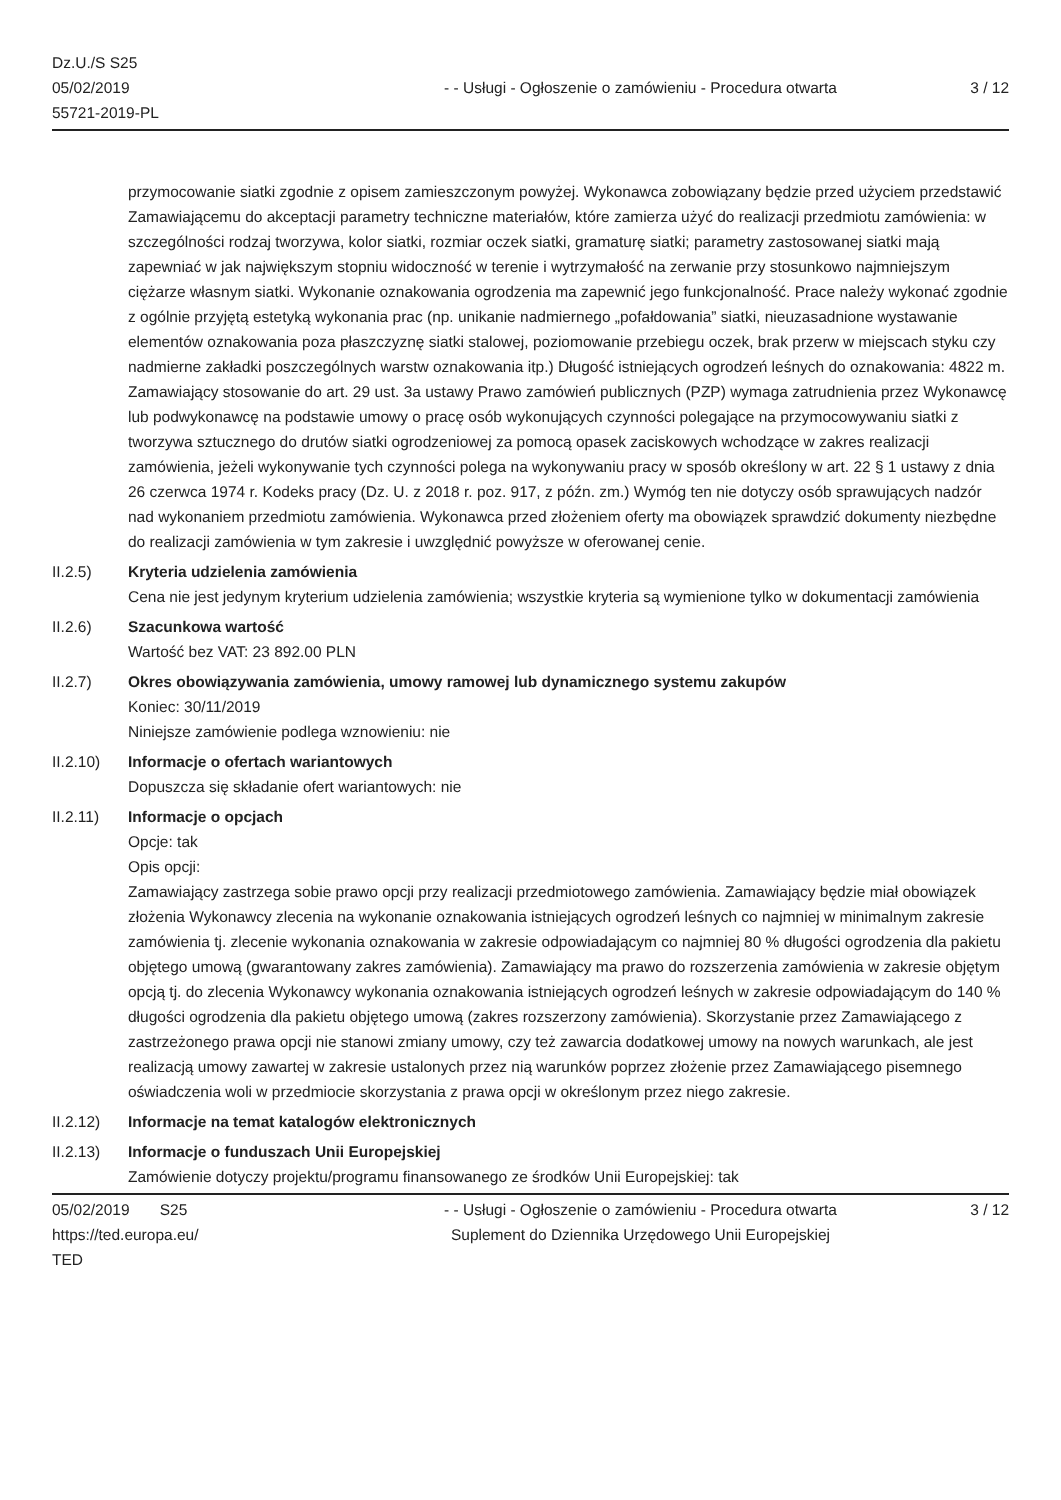Dz.U./S S25
05/02/2019
55721-2019-PL
- - Usługi - Ogłoszenie o zamówieniu - Procedura otwarta
3 / 12
przymocowanie siatki zgodnie z opisem zamieszczonym powyżej. Wykonawca zobowiązany będzie przed użyciem przedstawić Zamawiającemu do akceptacji parametry techniczne materiałów, które zamierza użyć do realizacji przedmiotu zamówienia: w szczególności rodzaj tworzywa, kolor siatki, rozmiar oczek siatki, gramaturę siatki; parametry zastosowanej siatki mają zapewniać w jak największym stopniu widoczność w terenie i wytrzymałość na zerwanie przy stosunkowo najmniejszym ciężarze własnym siatki. Wykonanie oznakowania ogrodzenia ma zapewnić jego funkcjonalność. Prace należy wykonać zgodnie z ogólnie przyjętą estetyką wykonania prac (np. unikanie nadmiernego „pofałdowania” siatki, nieuzasadnione wystawanie elementów oznakowania poza płaszczyznę siatki stalowej, poziomowanie przebiegu oczek, brak przerw w miejscach styku czy nadmierne zakładki poszczególnych warstw oznakowania itp.) Długość istniejących ogrodzeń leśnych do oznakowania: 4822 m. Zamawiający stosowanie do art. 29 ust. 3a ustawy Prawo zamówień publicznych (PZP) wymaga zatrudnienia przez Wykonawcę lub podwykonawcę na podstawie umowy o pracę osób wykonujących czynności polegające na przymocowywaniu siatki z tworzywa sztucznego do drutów siatki ogrodzeniowej za pomocą opasek zaciskowych wchodzące w zakres realizacji zamówienia, jeżeli wykonywanie tych czynności polega na wykonywaniu pracy w sposób określony w art. 22 § 1 ustawy z dnia 26 czerwca 1974 r. Kodeks pracy (Dz. U. z 2018 r. poz. 917, z późn. zm.) Wymóg ten nie dotyczy osób sprawujących nadzór nad wykonaniem przedmiotu zamówienia. Wykonawca przed złożeniem oferty ma obowiązek sprawdzić dokumenty niezbędne do realizacji zamówienia w tym zakresie i uwzględnić powyższe w oferowanej cenie.
II.2.5) Kryteria udzielenia zamówienia
Cena nie jest jedynym kryterium udzielenia zamówienia; wszystkie kryteria są wymienione tylko w dokumentacji zamówienia
II.2.6) Szacunkowa wartość
Wartość bez VAT: 23 892.00 PLN
II.2.7) Okres obowiązywania zamówienia, umowy ramowej lub dynamicznego systemu zakupów
Koniec: 30/11/2019
Niniejsze zamówienie podlega wznowieniu: nie
II.2.10) Informacje o ofertach wariantowych
Dopuszcza się składanie ofert wariantowych: nie
II.2.11) Informacje o opcjach
Opcje: tak
Opis opcji:
Zamawiający zastrzega sobie prawo opcji przy realizacji przedmiotowego zamówienia. Zamawiający będzie miał obowiązek złożenia Wykonawcy zlecenia na wykonanie oznakowania istniejących ogrodzeń leśnych co najmniej w minimalnym zakresie zamówienia tj. zlecenie wykonania oznakowania w zakresie odpowiadającym co najmniej 80 % długości ogrodzenia dla pakietu objętego umową (gwarantowany zakres zamówienia). Zamawiający ma prawo do rozszerzenia zamówienia w zakresie objętym opcją tj. do zlecenia Wykonawcy wykonania oznakowania istniejących ogrodzeń leśnych w zakresie odpowiadającym do 140 % długości ogrodzenia dla pakietu objętego umową (zakres rozszerzony zamówienia). Skorzystanie przez Zamawiającego z zastrzeżonego prawa opcji nie stanowi zmiany umowy, czy też zawarcia dodatkowej umowy na nowych warunkach, ale jest realizacją umowy zawartej w zakresie ustalonych przez nią warunków poprzez złożenie przez Zamawiającego pisemnego oświadczenia woli w przedmiocie skorzystania z prawa opcji w określonym przez niego zakresie.
II.2.12) Informacje na temat katalogów elektronicznych
II.2.13) Informacje o funduszach Unii Europejskiej
Zamówienie dotyczy projektu/programu finansowanego ze środków Unii Europejskiej: tak
05/02/2019 S25
https://ted.europa.eu/
TED
- - Usługi - Ogłoszenie o zamówieniu - Procedura otwarta
Suplement do Dziennika Urzędowego Unii Europejskiej
3 / 12